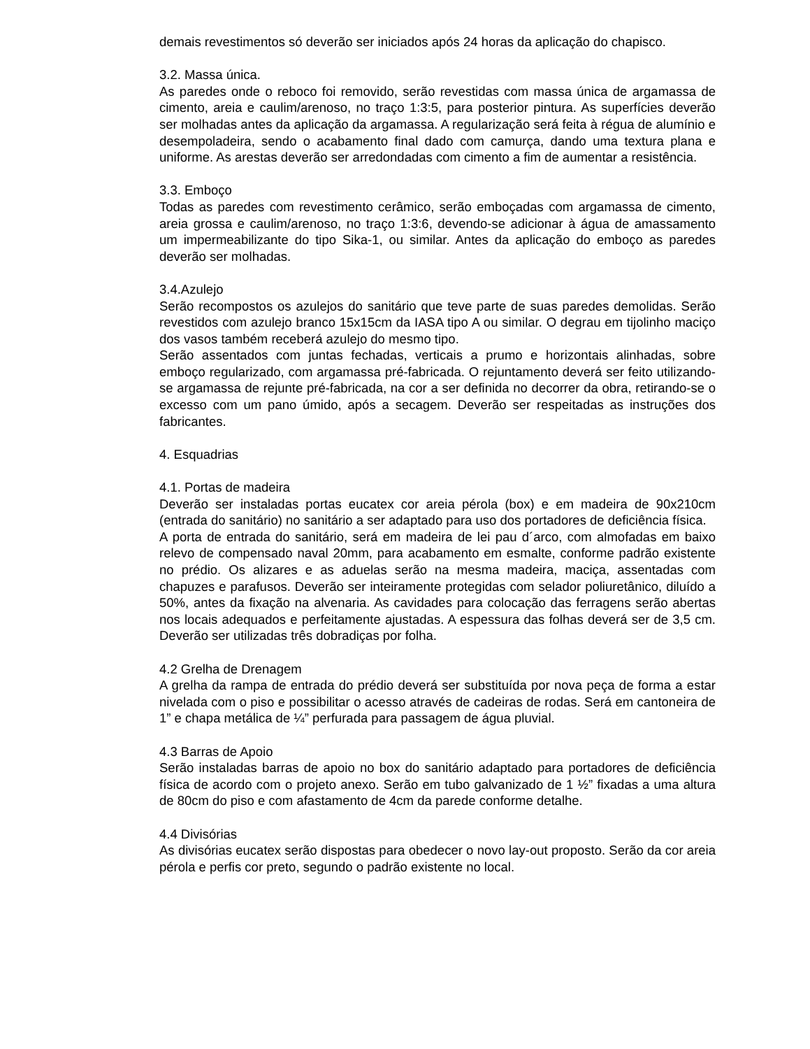demais revestimentos só deverão ser iniciados após 24 horas da aplicação do chapisco.
3.2. Massa única.
As paredes onde o reboco foi removido, serão revestidas com massa única de argamassa de cimento, areia e caulim/arenoso, no traço 1:3:5, para posterior pintura. As superfícies deverão ser molhadas antes da aplicação da argamassa. A regularização será feita à régua de alumínio e desempoladeira, sendo o acabamento final dado com camurça, dando uma textura plana e uniforme. As arestas deverão ser arredondadas com cimento a fim de aumentar a resistência.
3.3. Emboço
Todas as paredes com revestimento cerâmico, serão emboçadas com argamassa de cimento, areia grossa e caulim/arenoso, no traço 1:3:6, devendo-se adicionar à água de amassamento um impermeabilizante do tipo Sika-1, ou similar. Antes da aplicação do emboço as paredes deverão ser molhadas.
3.4.Azulejo
Serão recompostos os azulejos do sanitário que teve parte de suas paredes demolidas. Serão revestidos com azulejo branco 15x15cm da IASA tipo A ou similar. O degrau em tijolinho maciço dos vasos também receberá azulejo do mesmo tipo.
Serão assentados com juntas fechadas, verticais a prumo e horizontais alinhadas, sobre emboço regularizado, com argamassa pré-fabricada. O rejuntamento deverá ser feito utilizando-se argamassa de rejunte pré-fabricada, na cor a ser definida no decorrer da obra, retirando-se o excesso com um pano úmido, após a secagem. Deverão ser respeitadas as instruções dos fabricantes.
4. Esquadrias
4.1. Portas de madeira
Deverão ser instaladas portas eucatex cor areia pérola (box) e em madeira de 90x210cm (entrada do sanitário) no sanitário a ser adaptado para uso dos portadores de deficiência física.
A porta de entrada do sanitário, será em madeira de lei pau d´arco, com almofadas em baixo relevo de compensado naval 20mm, para acabamento em esmalte, conforme padrão existente no prédio. Os alizares e as aduelas serão na mesma madeira, maciça, assentadas com chapuzes e parafusos. Deverão ser inteiramente protegidas com selador poliuretânico, diluído a 50%, antes da fixação na alvenaria. As cavidades para colocação das ferragens serão abertas nos locais adequados e perfeitamente ajustadas. A espessura das folhas deverá ser de 3,5 cm. Deverão ser utilizadas três dobradiças por folha.
4.2 Grelha de Drenagem
A grelha da rampa de entrada do prédio deverá ser substituída por nova peça de forma a estar nivelada com o piso e possibilitar o acesso através de cadeiras de rodas. Será em cantoneira de 1” e chapa metálica de ¼” perfurada para passagem de água pluvial.
4.3 Barras de Apoio
Serão instaladas barras de apoio no box do sanitário adaptado para portadores de deficiência física de acordo com o projeto anexo. Serão em tubo galvanizado de 1 ½” fixadas a uma altura de 80cm do piso e com afastamento de 4cm da parede conforme detalhe.
4.4 Divisórias
As divisórias eucatex serão dispostas para obedecer o novo lay-out proposto. Serão da cor areia pérola e perfis cor preto, segundo o padrão existente no local.